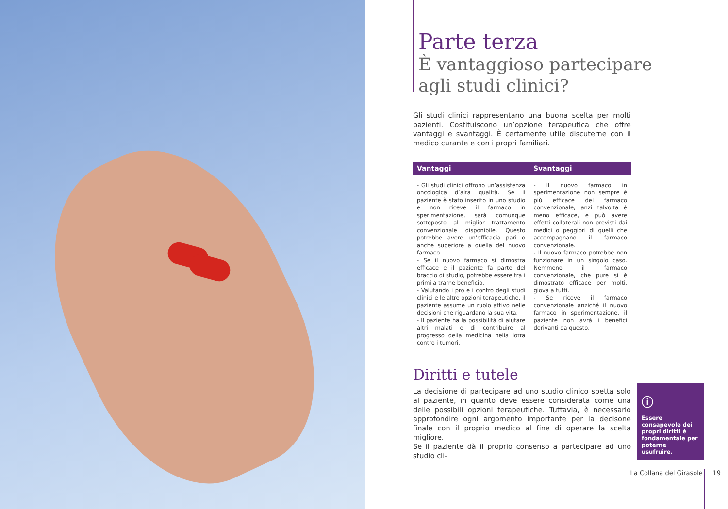Parte terza
È vantaggioso partecipare
agli studi clinici?
Gli studi clinici rappresentano una buona scelta per molti pazienti. Costituiscono un’opzione terapeutica che offre vantaggi e svantaggi. È certamente utile discuterne con il medico curante e con i propri familiari.
| Vantaggi | Svantaggi |
| --- | --- |
| - Gli studi clinici offrono un’assistenza oncologica d’alta qualità. Se il paziente è stato inserito in uno studio e non riceve il farmaco in sperimentazione, sarà comunque sottoposto al miglior trattamento convenzionale disponibile. Questo potrebbe avere un’efficacia pari o anche superiore a quella del nuovo farmaco. - Se il nuovo farmaco si dimostra efficace e il paziente fa parte del braccio di studio, potrebbe essere tra i primi a trarne beneficio. - Valutando i pro e i contro degli studi clinici e le altre opzioni terapeutiche, il paziente assume un ruolo attivo nelle decisioni che riguardano la sua vita. - Il paziente ha la possibilità di aiutare altri malati e di contribuire al progresso della medicina nella lotta contro i tumori. | - Il nuovo farmaco in sperimentazione non sempre è più efficace del farmaco convenzionale, anzi talvolta è meno efficace, e può avere effetti collaterali non previsti dai medici o peggiori di quelli che accompagnano il farmaco convenzionale. - Il nuovo farmaco potrebbe non funzionare in un singolo caso. Nemmeno il farmaco convenzionale, che pure si è dimostrato efficace per molti, giova a tutti. - Se riceve il farmaco convenzionale anziché il nuovo farmaco in sperimentazione, il paziente non avrà i benefici derivanti da questo. |
Diritti e tutele
La decisione di partecipare ad uno studio clinico spetta solo al paziente, in quanto deve essere considerata come una delle possibili opzioni terapeutiche. Tuttavia, è necessario approfondire ogni argomento importante per la decisone finale con il proprio medico al fine di operare la scelta migliore.
Se il paziente dà il proprio consenso a partecipare ad uno studio cli-
ⓘ
Essere consapevole dei propri diritti è fondamentale per poterne usufruire.
La Collana del Girasole 19